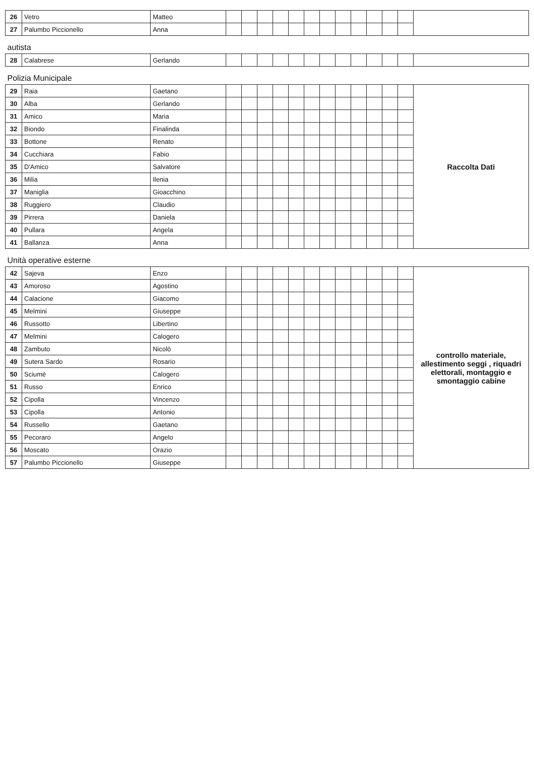| 26 | Vetro | Matteo | | | | | | | | | | | | | |
| 27 | Palumbo Piccionello | Anna | | | | | | | | | | | | | |
| autista | | | | | | | | | | | | | | | |
| 28 | Calabrese | Gerlando | | | | | | | | | | | | | |
| Polizia Municipale | | | | | | | | | | | | | | | |
| 29 | Raia | Gaetano | | | | | | | | | | | | | Raccolta Dati |
| 30 | Alba | Gerlando | | | | | | | | | | | | | |
| 31 | Amico | Maria | | | | | | | | | | | | | |
| 32 | Biondo | Finalinda | | | | | | | | | | | | | |
| 33 | Bottone | Renato | | | | | | | | | | | | | |
| 34 | Cucchiara | Fabio | | | | | | | | | | | | | |
| 35 | D'Amico | Salvatore | | | | | | | | | | | | | |
| 36 | Milia | Ilenia | | | | | | | | | | | | | |
| 37 | Maniglia | Gioacchino | | | | | | | | | | | | | |
| 38 | Ruggiero | Claudio | | | | | | | | | | | | | |
| 39 | Pirrera | Daniela | | | | | | | | | | | | | |
| 40 | Pullara | Angela | | | | | | | | | | | | | |
| 41 | Ballanza | Anna | | | | | | | | | | | | | |
| Unità operative esterne | | | | | | | | | | | | | | | |
| 42 | Sajeva | Enzo | | | | | | | | | | | | | controllo materiale, allestimento seggi , riquadri elettorali, montaggio e smontaggio cabine |
| 43 | Amoroso | Agostino | | | | | | | | | | | | | |
| 44 | Calacione | Giacomo | | | | | | | | | | | | | |
| 45 | Melmini | Giuseppe | | | | | | | | | | | | | |
| 46 | Russotto | Libertino | | | | | | | | | | | | | |
| 47 | Melmini | Calogero | | | | | | | | | | | | | |
| 48 | Zambuto | Nicolò | | | | | | | | | | | | | |
| 49 | Sutera Sardo | Rosario | | | | | | | | | | | | | |
| 50 | Sciumè | Calogero | | | | | | | | | | | | | |
| 51 | Russo | Enrico | | | | | | | | | | | | | |
| 52 | Cipolla | Vincenzo | | | | | | | | | | | | | |
| 53 | Cipolla | Antonio | | | | | | | | | | | | | |
| 54 | Russello | Gaetano | | | | | | | | | | | | | |
| 55 | Pecoraro | Angelo | | | | | | | | | | | | | |
| 56 | Moscato | Orazio | | | | | | | | | | | | | |
| 57 | Palumbo Piccionello | Giuseppe | | | | | | | | | | | | | |